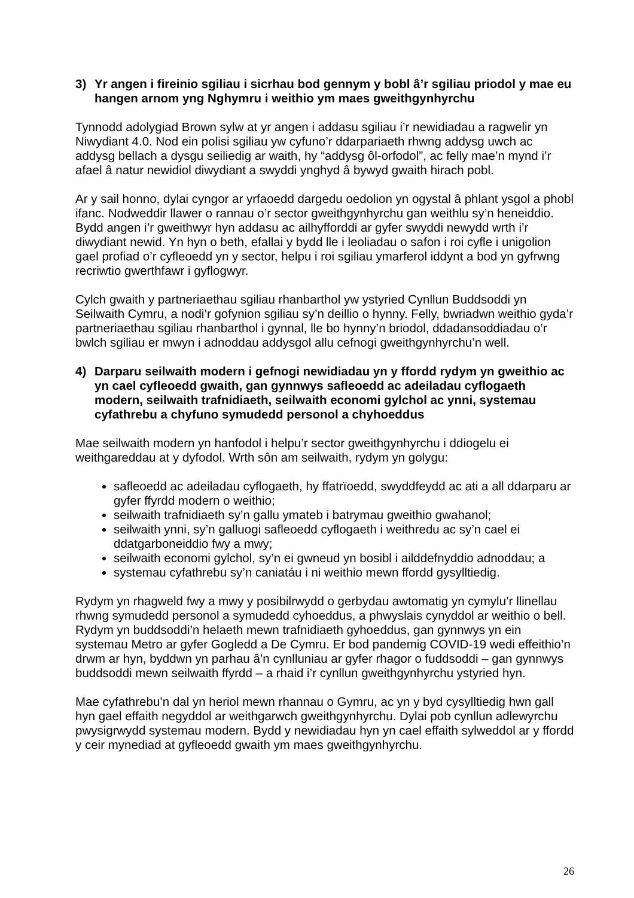3) Yr angen i fireinio sgiliau i sicrhau bod gennym y bobl â’r sgiliau priodol y mae eu hangen arnom yng Nghymru i weithio ym maes gweithgynhyrchu
Tynnodd adolygiad Brown sylw at yr angen i addasu sgiliau i’r newidiadau a ragwelir yn Niwydiant 4.0. Nod ein polisi sgiliau yw cyfuno’r ddarpariaeth rhwng addysg uwch ac addysg bellach a dysgu seiliedig ar waith, hy “addysg ôl-orfodol”, ac felly mae’n mynd i’r afael â natur newidiol diwydiant a swyddi ynghyd â bywyd gwaith hirach pobl.
Ar y sail honno, dylai cyngor ar yrfaoedd dargedu oedolion yn ogystal â phlant ysgol a phobl ifanc. Nodweddir llawer o rannau o’r sector gweithgynhyrchu gan weithlu sy’n heneiddio. Bydd angen i’r gweithwyr hyn addasu ac ailhyfforddi ar gyfer swyddi newydd wrth i’r diwydiant newid. Yn hyn o beth, efallai y bydd lle i leoliadau o safon i roi cyfle i unigolion gael profiad o’r cyfleoedd yn y sector, helpu i roi sgiliau ymarferol iddynt a bod yn gyfrwng recriwtio gwerthfawr i gyflogwyr.
Cylch gwaith y partneriaethau sgiliau rhanbarthol yw ystyried Cynllun Buddsoddi yn Seilwaith Cymru, a nodi’r gofynion sgiliau sy’n deillio o hynny. Felly, bwriadwn weithio gyda’r partneriaethau sgiliau rhanbarthol i gynnal, lle bo hynny’n briodol, ddadansoddiadau o’r bwlch sgiliau er mwyn i adnoddau addysgol allu cefnogi gweithgynhyrchu’n well.
4) Darparu seilwaith modern i gefnogi newidiadau yn y ffordd rydym yn gweithio ac yn cael cyfleoedd gwaith, gan gynnwys safleoedd ac adeiladau cyflogaeth modern, seilwaith trafnidiaeth, seilwaith economi gylchol ac ynni, systemau cyfathrebu a chyfuno symudedd personol a chyhoeddus
Mae seilwaith modern yn hanfodol i helpu’r sector gweithgynhyrchu i ddiogelu ei weithgareddau at y dyfodol. Wrth sôn am seilwaith, rydym yn golygu:
safleoedd ac adeiladau cyflogaeth, hy ffatrïoedd, swyddfeydd ac ati a all ddarparu ar gyfer ffyrdd modern o weithio;
seilwaith trafnidiaeth sy’n gallu ymateb i batrymau gweithio gwahanol;
seilwaith ynni, sy’n galluogi safleoedd cyflogaeth i weithredu ac sy’n cael ei ddatgarboneiddio fwy a mwy;
seilwaith economi gylchol, sy’n ei gwneud yn bosibl i ailddefnyddio adnoddau; a
systemau cyfathrebu sy’n caniatáu i ni weithio mewn ffordd gysylltiedig.
Rydym yn rhagweld fwy a mwy y posibilrwydd o gerbydau awtomatig yn cymylu’r llinellau rhwng symudedd personol a symudedd cyhoeddus, a phwyslais cynyddol ar weithio o bell. Rydym yn buddsoddi’n helaeth mewn trafnidiaeth gyhoeddus, gan gynnwys yn ein systemau Metro ar gyfer Gogledd a De Cymru. Er bod pandemig COVID-19 wedi effeithio’n drwm ar hyn, byddwn yn parhau â’n cynlluniau ar gyfer rhagor o fuddsoddi – gan gynnwys buddsoddi mewn seilwaith ffyrdd – a rhaid i’r cynllun gweithgynhyrchu ystyried hyn.
Mae cyfathrebu’n dal yn heriol mewn rhannau o Gymru, ac yn y byd cysylltiedig hwn gall hyn gael effaith negyddol ar weithgarwch gweithgynhyrchu. Dylai pob cynllun adlewyrchu pwysigrwydd systemau modern. Bydd y newidiadau hyn yn cael effaith sylweddol ar y ffordd y ceir mynediad at gyfleoedd gwaith ym maes gweithgynhyrchu.
26